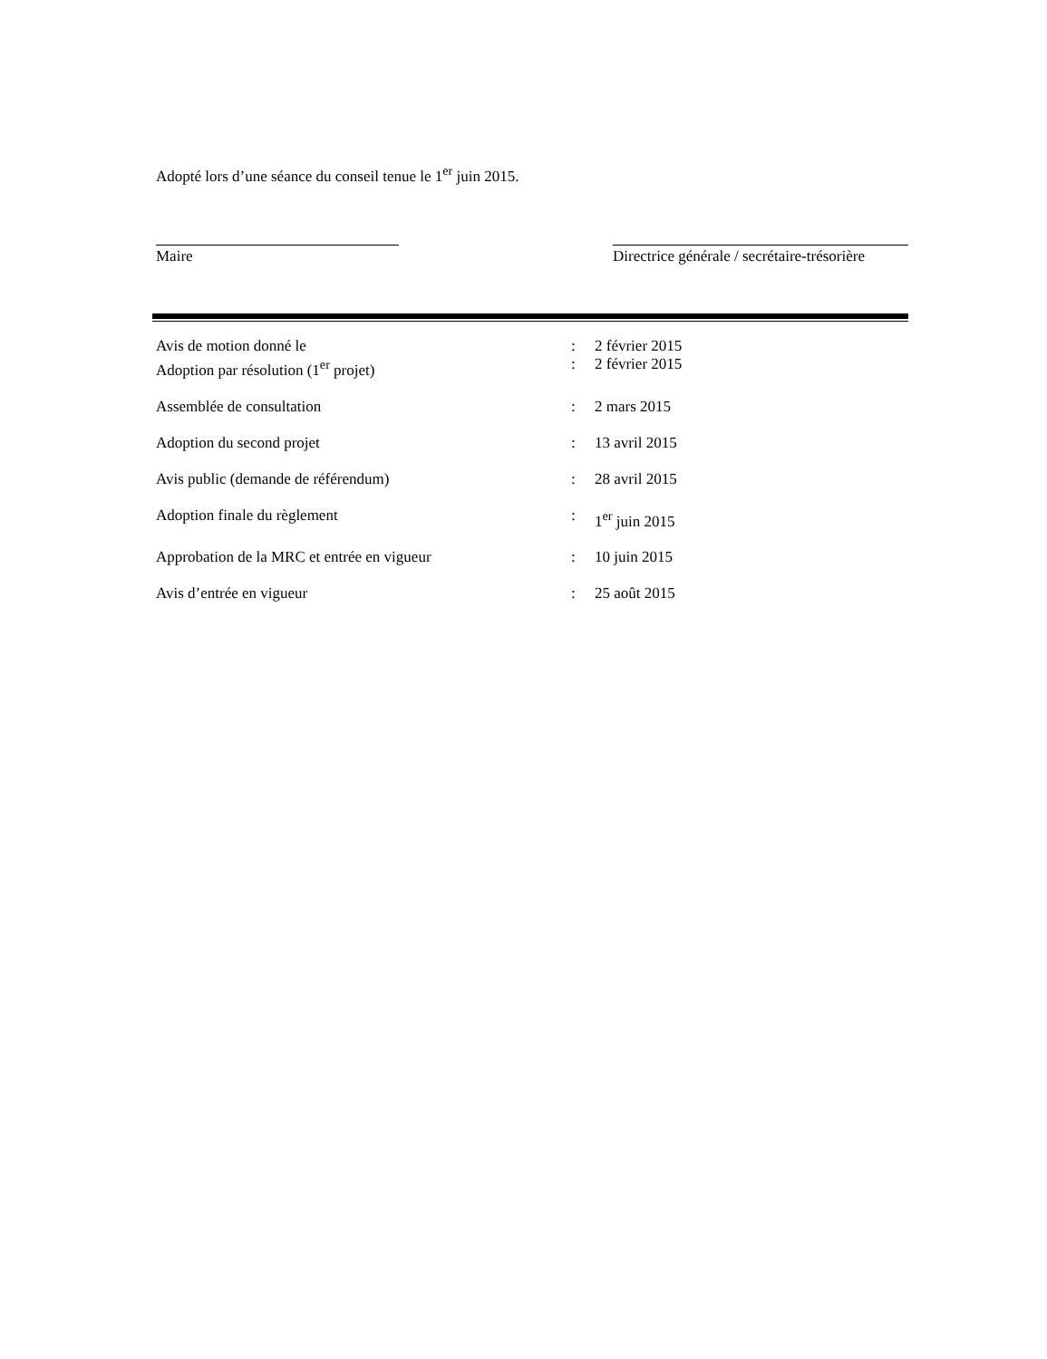Adopté lors d’une séance du conseil tenue le 1<sup>er</sup> juin 2015.
Maire Directrice générale / secrétaire-trésorière
| Avis de motion donné le | : | 2 février 2015 |
| Adoption par résolution (1<sup>er</sup> projet) | : | 2 février 2015 |
| Assemblée de consultation | : | 2 mars 2015 |
| Adoption du second projet | : | 13 avril 2015 |
| Avis public (demande de référendum) | : | 28 avril 2015 |
| Adoption finale du règlement | : | 1<sup>er</sup> juin 2015 |
| Approbation de la MRC et entrée en vigueur | : | 10 juin 2015 |
| Avis d’entrée en vigueur | : | 25 août 2015 |